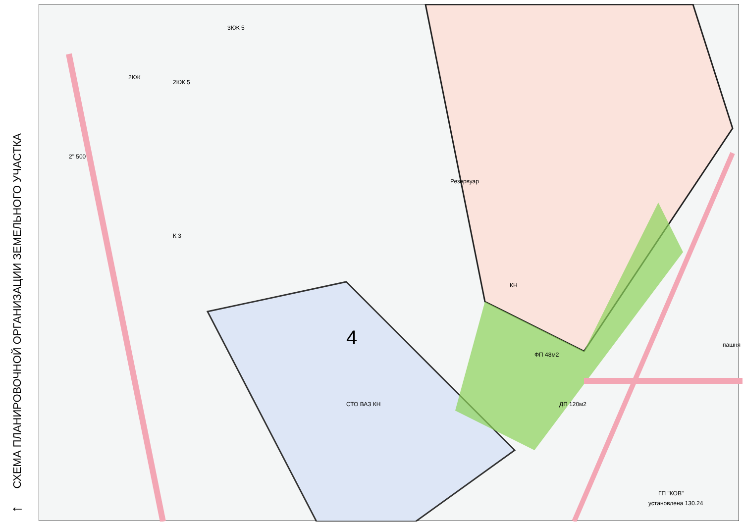СХЕМА ПЛАНИРОВОЧНОЙ ОРГАНИЗАЦИИ ЗЕМЕЛЬНОГО УЧАСТКА
←
4
СТО ВАЗ КН
КН
пашня
К 3
Резервуар
2КЖ 5
3КЖ 5
2КЖ
ГП "КОВ"
установлена 130.24
ДП 120м2
ФП 48м2
2" 500